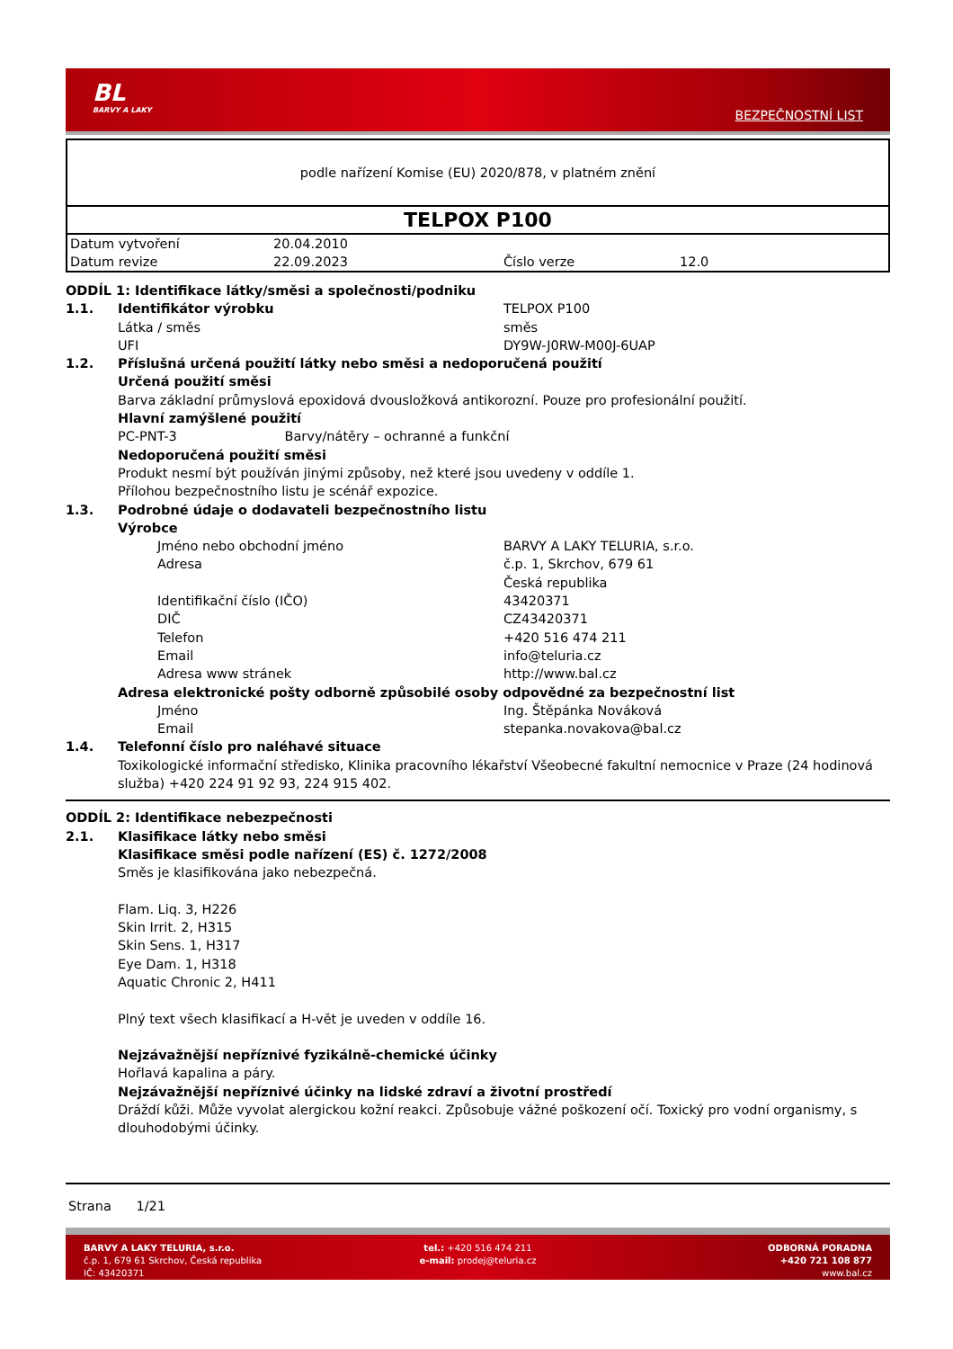BL
BARVY A LAKY
BEZPEČNOSTNÍ LIST
podle nařízení Komise (EU) 2020/878, v platném znění
TELPOX P100
| Datum vytvoření | 20.04.2010 | | |
| Datum revize | 22.09.2023 | Číslo verze | 12.0 |
ODDÍL 1: Identifikace látky/směsi a společnosti/podniku
1.1. Identifikátor výrobku TELPOX P100
Látka / směs směs
UFI DY9W-J0RW-M00J-6UAP
1.2. Příslušná určená použití látky nebo směsi a nedoporučená použití
Určená použití směsi
Barva základní průmyslová epoxidová dvousložková antikorozní. Pouze pro profesionální použití.
Hlavní zamýšlené použití
PC-PNT-3 Barvy/nátěry – ochranné a funkční
Nedoporučená použití směsi
Produkt nesmí být používán jinými způsoby, než které jsou uvedeny v oddíle 1.
Přílohou bezpečnostního listu je scénář expozice.
1.3. Podrobné údaje o dodavateli bezpečnostního listu
Výrobce
Jméno nebo obchodní jméno BARVY A LAKY TELURIA, s.r.o.
Adresa č.p. 1, Skrchov, 679 61
Česká republika
Identifikační číslo (IČO) 43420371
DIČ CZ43420371
Telefon +420 516 474 211
Email info@teluria.cz
Adresa www stránek http://www.bal.cz
Adresa elektronické pošty odborně způsobilé osoby odpovědné za bezpečnostní list
Jméno Ing. Štěpánka Nováková
Email stepanka.novakova@bal.cz
1.4. Telefonní číslo pro naléhavé situace
Toxikologické informační středisko, Klinika pracovního lékařství Všeobecné fakultní nemocnice v Praze (24 hodinová služba) +420 224 91 92 93, 224 915 402.
ODDÍL 2: Identifikace nebezpečnosti
2.1. Klasifikace látky nebo směsi
Klasifikace směsi podle nařízení (ES) č. 1272/2008
Směs je klasifikována jako nebezpečná.
Flam. Liq. 3, H226
Skin Irrit. 2, H315
Skin Sens. 1, H317
Eye Dam. 1, H318
Aquatic Chronic 2, H411
Plný text všech klasifikací a H-vět je uveden v oddíle 16.
Nejzávažnější nepříznivé fyzikálně-chemické účinky
Hořlavá kapalina a páry.
Nejzávažnější nepříznivé účinky na lidské zdraví a životní prostředí
Dráždí kůži. Může vyvolat alergickou kožní reakci. Způsobuje vážné poškození očí. Toxický pro vodní organismy, s dlouhodobými účinky.
Strana 1/21
BARVY A LAKY TELURIA, s.r.o.
č.p. 1, 679 61 Skrchov, Česká republika
IČ: 43420371
tel.: +420 516 474 211
e-mail: prodej@teluria.cz
ODBORNÁ PORADNA
+420 721 108 877
www.bal.cz